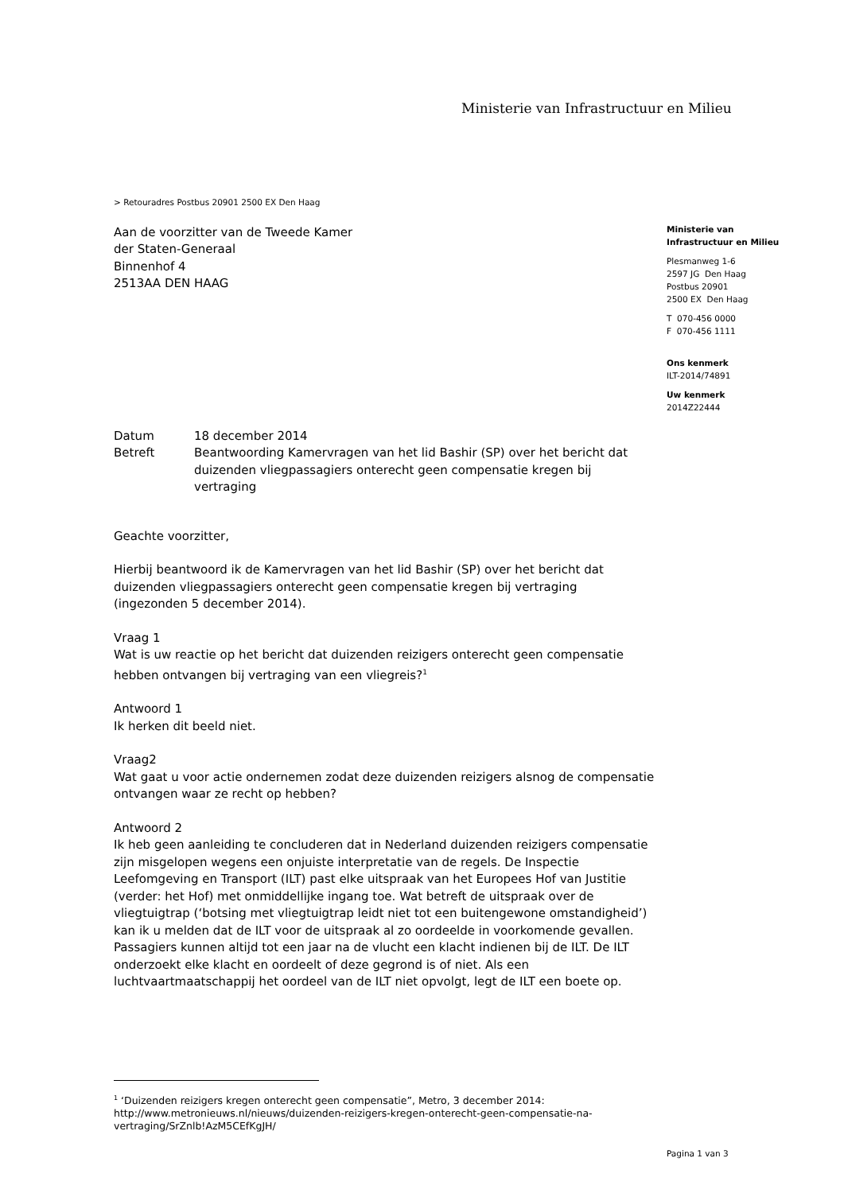Ministerie van Infrastructuur en Milieu
> Retouradres Postbus 20901 2500 EX Den Haag
Aan de voorzitter van de Tweede Kamer
der Staten-Generaal
Binnenhof 4
2513AA DEN HAAG
| Datum | 18 december 2014 |
| Betreft | Beantwoording Kamervragen van het lid Bashir (SP) over het bericht dat duizenden vliegpassagiers onterecht geen compensatie kregen bij vertraging |
Geachte voorzitter,
Hierbij beantwoord ik de Kamervragen van het lid Bashir (SP) over het bericht dat duizenden vliegpassagiers onterecht geen compensatie kregen bij vertraging (ingezonden 5 december 2014).
Vraag 1
Wat is uw reactie op het bericht dat duizenden reizigers onterecht geen compensatie hebben ontvangen bij vertraging van een vliegreis?<sup>1</sup>
Antwoord 1
Ik herken dit beeld niet.
Vraag2
Wat gaat u voor actie ondernemen zodat deze duizenden reizigers alsnog de compensatie ontvangen waar ze recht op hebben?
Antwoord 2
Ik heb geen aanleiding te concluderen dat in Nederland duizenden reizigers compensatie zijn misgelopen wegens een onjuiste interpretatie van de regels. De Inspectie Leefomgeving en Transport (ILT) past elke uitspraak van het Europees Hof van Justitie (verder: het Hof) met onmiddellijke ingang toe. Wat betreft de uitspraak over de vliegtuigtrap (‘botsing met vliegtuigtrap leidt niet tot een buitengewone omstandigheid’) kan ik u melden dat de ILT voor de uitspraak al zo oordeelde in voorkomende gevallen. Passagiers kunnen altijd tot een jaar na de vlucht een klacht indienen bij de ILT. De ILT onderzoekt elke klacht en oordeelt of deze gegrond is of niet. Als een luchtvaartmaatschappij het oordeel van de ILT niet opvolgt, legt de ILT een boete op.
Ministerie van
Infrastructuur en Milieu
Plesmanweg 1-6
2597 JG Den Haag
Postbus 20901
2500 EX Den Haag
T 070-456 0000
F 070-456 1111
Ons kenmerk
ILT-2014/74891
Uw kenmerk
2014Z22444
<sup>1</sup> ‘Duizenden reizigers kregen onterecht geen compensatie”, Metro, 3 december 2014: http://www.metronieuws.nl/nieuws/duizenden-reizigers-kregen-onterecht-geen-compensatie-na-vertraging/SrZnlb!AzM5CEfKgJH/
Pagina 1 van 3